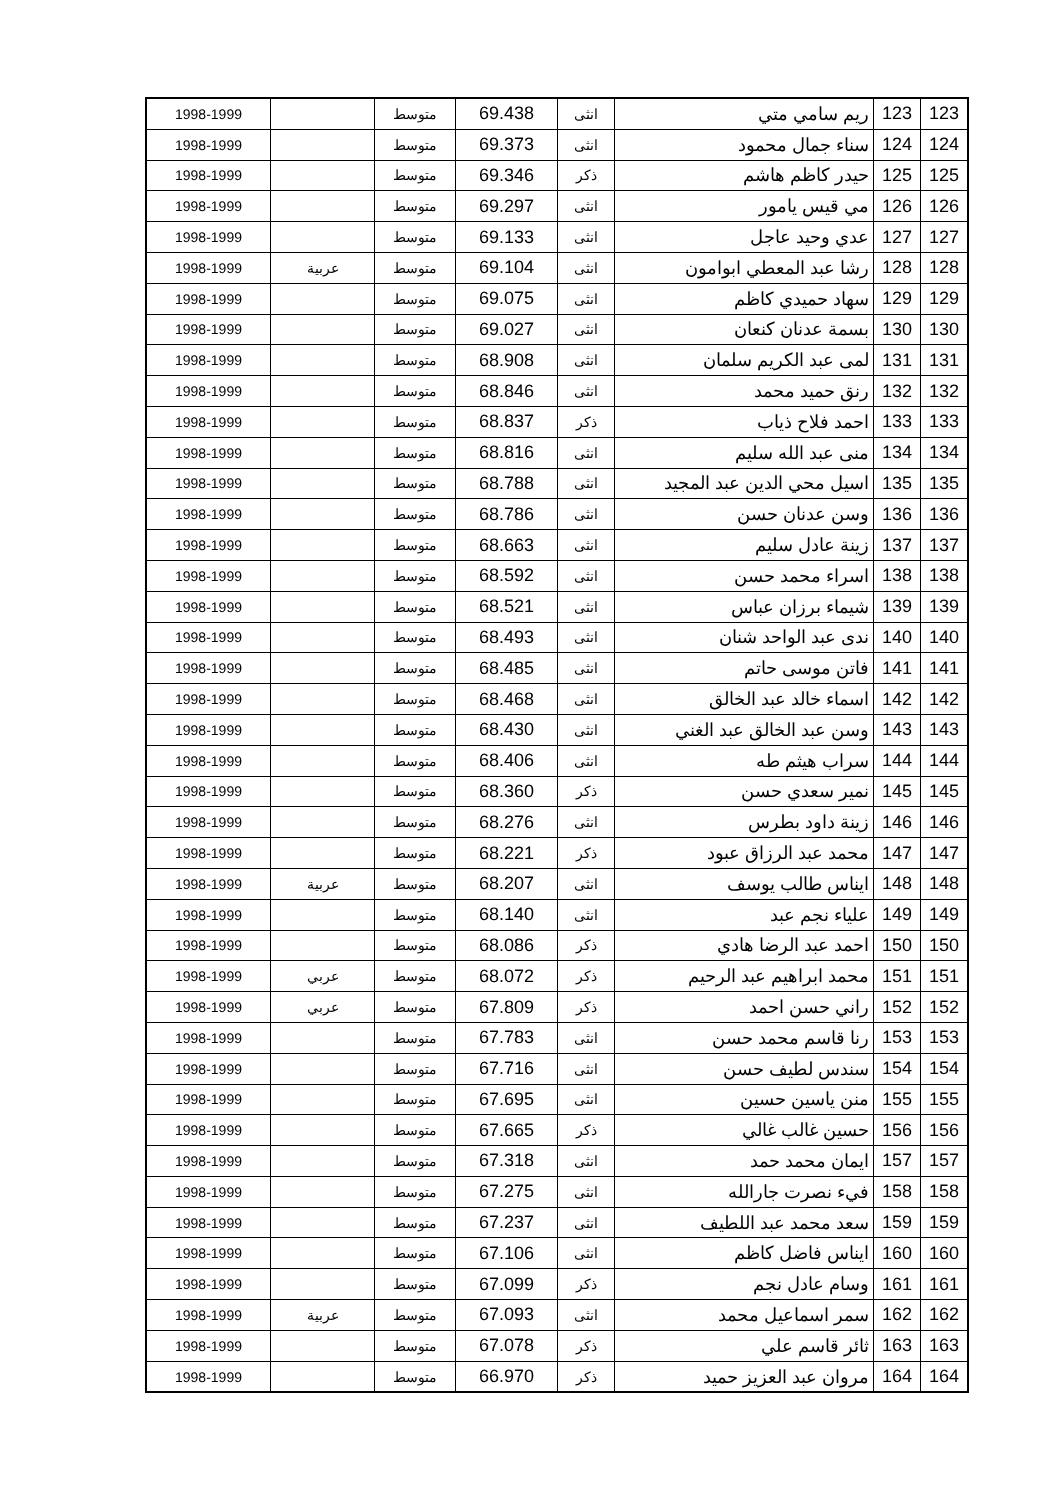| 123 | 123 | ريم سامي متي | انثى | 69.438 | متوسط | | 1998-1999 |
| 124 | 124 | سناء جمال محمود | انثى | 69.373 | متوسط | | 1998-1999 |
| 125 | 125 | حيدر كاظم هاشم | ذكر | 69.346 | متوسط | | 1998-1999 |
| 126 | 126 | مي قيس يامور | انثى | 69.297 | متوسط | | 1998-1999 |
| 127 | 127 | عدي وحيد عاجل | انثى | 69.133 | متوسط | | 1998-1999 |
| 128 | 128 | رشا عبد المعطي ابوامون | انثى | 69.104 | متوسط | عربية | 1998-1999 |
| 129 | 129 | سهاد حميدي كاظم | انثى | 69.075 | متوسط | | 1998-1999 |
| 130 | 130 | بسمة عدنان كنعان | انثى | 69.027 | متوسط | | 1998-1999 |
| 131 | 131 | لمى عبد الكريم سلمان | انثى | 68.908 | متوسط | | 1998-1999 |
| 132 | 132 | رنق حميد محمد | انثى | 68.846 | متوسط | | 1998-1999 |
| 133 | 133 | احمد فلاح ذياب | ذكر | 68.837 | متوسط | | 1998-1999 |
| 134 | 134 | منى عبد الله سليم | انثى | 68.816 | متوسط | | 1998-1999 |
| 135 | 135 | اسيل محي الدين عبد المجيد | انثى | 68.788 | متوسط | | 1998-1999 |
| 136 | 136 | وسن عدنان حسن | انثى | 68.786 | متوسط | | 1998-1999 |
| 137 | 137 | زينة عادل سليم | انثى | 68.663 | متوسط | | 1998-1999 |
| 138 | 138 | اسراء محمد حسن | انثى | 68.592 | متوسط | | 1998-1999 |
| 139 | 139 | شيماء برزان عباس | انثى | 68.521 | متوسط | | 1998-1999 |
| 140 | 140 | ندى عبد الواحد شنان | انثى | 68.493 | متوسط | | 1998-1999 |
| 141 | 141 | فاتن موسى حاتم | انثى | 68.485 | متوسط | | 1998-1999 |
| 142 | 142 | اسماء خالد عبد الخالق | انثى | 68.468 | متوسط | | 1998-1999 |
| 143 | 143 | وسن عبد الخالق عبد الغني | انثى | 68.430 | متوسط | | 1998-1999 |
| 144 | 144 | سراب هيثم طه | انثى | 68.406 | متوسط | | 1998-1999 |
| 145 | 145 | نمير سعدي حسن | ذكر | 68.360 | متوسط | | 1998-1999 |
| 146 | 146 | زينة داود بطرس | انثى | 68.276 | متوسط | | 1998-1999 |
| 147 | 147 | محمد عبد الرزاق عبود | ذكر | 68.221 | متوسط | | 1998-1999 |
| 148 | 148 | ايناس طالب يوسف | انثى | 68.207 | متوسط | عربية | 1998-1999 |
| 149 | 149 | علياء نجم عبد | انثى | 68.140 | متوسط | | 1998-1999 |
| 150 | 150 | احمد عبد الرضا هادي | ذكر | 68.086 | متوسط | | 1998-1999 |
| 151 | 151 | محمد ابراهيم عبد الرحيم | ذكر | 68.072 | متوسط | عربي | 1998-1999 |
| 152 | 152 | راني حسن احمد | ذكر | 67.809 | متوسط | عربي | 1998-1999 |
| 153 | 153 | رنا قاسم محمد حسن | انثى | 67.783 | متوسط | | 1998-1999 |
| 154 | 154 | سندس لطيف حسن | انثى | 67.716 | متوسط | | 1998-1999 |
| 155 | 155 | منن ياسين حسين | انثى | 67.695 | متوسط | | 1998-1999 |
| 156 | 156 | حسين غالب غالي | ذكر | 67.665 | متوسط | | 1998-1999 |
| 157 | 157 | ايمان محمد حمد | انثى | 67.318 | متوسط | | 1998-1999 |
| 158 | 158 | فيء نصرت جارالله | انثى | 67.275 | متوسط | | 1998-1999 |
| 159 | 159 | سعد محمد عبد اللطيف | انثى | 67.237 | متوسط | | 1998-1999 |
| 160 | 160 | ايناس فاضل كاظم | انثى | 67.106 | متوسط | | 1998-1999 |
| 161 | 161 | وسام عادل نجم | ذكر | 67.099 | متوسط | | 1998-1999 |
| 162 | 162 | سمر اسماعيل محمد | انثى | 67.093 | متوسط | عربية | 1998-1999 |
| 163 | 163 | ثائر قاسم علي | ذكر | 67.078 | متوسط | | 1998-1999 |
| 164 | 164 | مروان عبد العزيز حميد | ذكر | 66.970 | متوسط | | 1998-1999 |